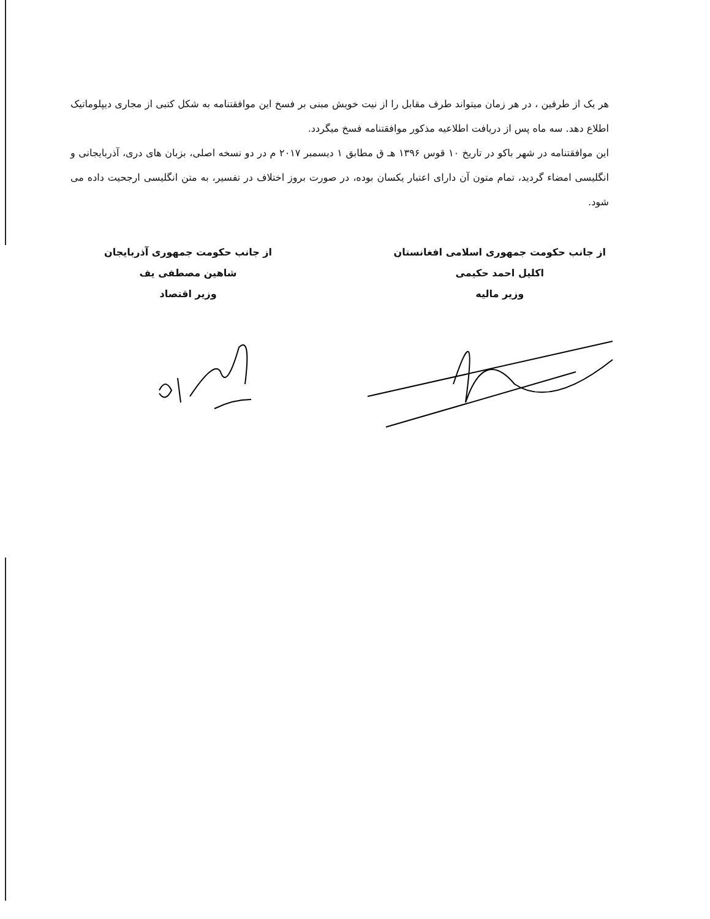هر یک از طرفین ، در هر زمان میتواند طرف مقابل را از نیت خویش مبنی بر فسخ این موافقتنامه به شکل کتبی از مجاری دیپلوماتیک اطلاع دهد. سه ماه پس از دریافت اطلاعیه مذکور موافقتنامه فسخ میگردد.
این موافقتنامه در شهر باکو در تاریخ ۱۰ قوس ۱۳۹۶ هـ ق مطابق ۱ دیسمبر ۲۰۱۷ م در دو نسخه اصلی، بزبان های دری، آذربایجانی و انگلیسی امضاء گردید، تمام متون آن دارای اعتبار یکسان بوده، در صورت بروز اختلاف در تفسیر، به متن انگلیسی ارجحیت داده می شود.
از جانب حکومت جمهوری اسلامی افغانستان
اکلیل احمد حکیمی
وزیر مالیه
از جانب حکومت جمهوری آذربایجان
شاهین مصطفی یف
وزیر اقتصاد